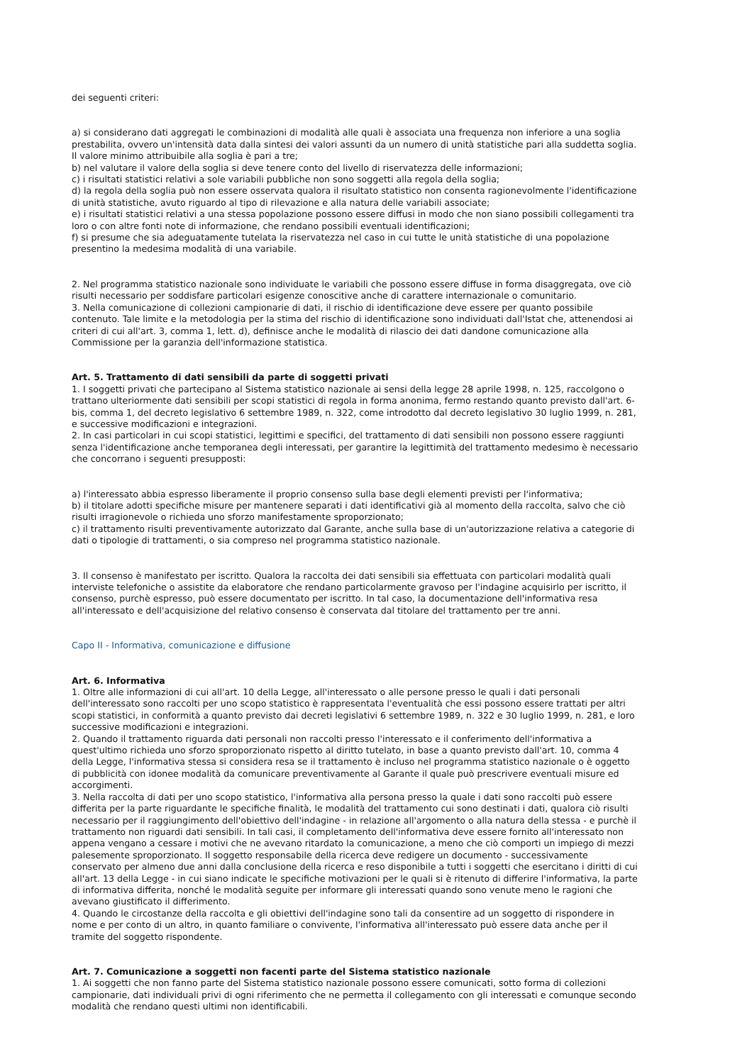dei seguenti criteri:
a) si considerano dati aggregati le combinazioni di modalità alle quali è associata una frequenza non inferiore a una soglia prestabilita, ovvero un'intensità data dalla sintesi dei valori assunti da un numero di unità statistiche pari alla suddetta soglia. Il valore minimo attribuibile alla soglia è pari a tre;
b) nel valutare il valore della soglia si deve tenere conto del livello di riservatezza delle informazioni;
c) i risultati statistici relativi a sole variabili pubbliche non sono soggetti alla regola della soglia;
d) la regola della soglia può non essere osservata qualora il risultato statistico non consenta ragionevolmente l'identificazione di unità statistiche, avuto riguardo al tipo di rilevazione e alla natura delle variabili associate;
e) i risultati statistici relativi a una stessa popolazione possono essere diffusi in modo che non siano possibili collegamenti tra loro o con altre fonti note di informazione, che rendano possibili eventuali identificazioni;
f) si presume che sia adeguatamente tutelata la riservatezza nel caso in cui tutte le unità statistiche di una popolazione presentino la medesima modalità di una variabile.
2. Nel programma statistico nazionale sono individuate le variabili che possono essere diffuse in forma disaggregata, ove ciò risulti necessario per soddisfare particolari esigenze conoscitive anche di carattere internazionale o comunitario.
3. Nella comunicazione di collezioni campionarie di dati, il rischio di identificazione deve essere per quanto possibile contenuto. Tale limite e la metodologia per la stima del rischio di identificazione sono individuati dall'Istat che, attenendosi ai criteri di cui all'art. 3, comma 1, lett. d), definisce anche le modalità di rilascio dei dati dandone comunicazione alla Commissione per la garanzia dell'informazione statistica.
Art. 5. Trattamento di dati sensibili da parte di soggetti privati
1. I soggetti privati che partecipano al Sistema statistico nazionale ai sensi della legge 28 aprile 1998, n. 125, raccolgono o trattano ulteriormente dati sensibili per scopi statistici di regola in forma anonima, fermo restando quanto previsto dall'art. 6-bis, comma 1, del decreto legislativo 6 settembre 1989, n. 322, come introdotto dal decreto legislativo 30 luglio 1999, n. 281, e successive modificazioni e integrazioni.
2. In casi particolari in cui scopi statistici, legittimi e specifici, del trattamento di dati sensibili non possono essere raggiunti senza l'identificazione anche temporanea degli interessati, per garantire la legittimità del trattamento medesimo è necessario che concorrano i seguenti presupposti:
a) l'interessato abbia espresso liberamente il proprio consenso sulla base degli elementi previsti per l'informativa;
b) il titolare adotti specifiche misure per mantenere separati i dati identificativi già al momento della raccolta, salvo che ciò risulti irragionevole o richieda uno sforzo manifestamente sproporzionato;
c) il trattamento risulti preventivamente autorizzato dal Garante, anche sulla base di un'autorizzazione relativa a categorie di dati o tipologie di trattamenti, o sia compreso nel programma statistico nazionale.
3. Il consenso è manifestato per iscritto. Qualora la raccolta dei dati sensibili sia effettuata con particolari modalità quali interviste telefoniche o assistite da elaboratore che rendano particolarmente gravoso per l'indagine acquisirlo per iscritto, il consenso, purchè espresso, può essere documentato per iscritto. In tal caso, la documentazione dell'informativa resa all'interessato e dell'acquisizione del relativo consenso è conservata dal titolare del trattamento per tre anni.
Capo II - Informativa, comunicazione e diffusione
Art. 6. Informativa
1. Oltre alle informazioni di cui all'art. 10 della Legge, all'interessato o alle persone presso le quali i dati personali dell'interessato sono raccolti per uno scopo statistico è rappresentata l'eventualità che essi possono essere trattati per altri scopi statistici, in conformità a quanto previsto dai decreti legislativi 6 settembre 1989, n. 322 e 30 luglio 1999, n. 281, e loro successive modificazioni e integrazioni.
2. Quando il trattamento riguarda dati personali non raccolti presso l'interessato e il conferimento dell'informativa a quest'ultimo richieda uno sforzo sproporzionato rispetto al diritto tutelato, in base a quanto previsto dall'art. 10, comma 4 della Legge, l'informativa stessa si considera resa se il trattamento è incluso nel programma statistico nazionale o è oggetto di pubblicità con idonee modalità da comunicare preventivamente al Garante il quale può prescrivere eventuali misure ed accorgimenti.
3. Nella raccolta di dati per uno scopo statistico, l'informativa alla persona presso la quale i dati sono raccolti può essere differita per la parte riguardante le specifiche finalità, le modalità del trattamento cui sono destinati i dati, qualora ciò risulti necessario per il raggiungimento dell'obiettivo dell'indagine - in relazione all'argomento o alla natura della stessa - e purchè il trattamento non riguardi dati sensibili. In tali casi, il completamento dell'informativa deve essere fornito all'interessato non appena vengano a cessare i motivi che ne avevano ritardato la comunicazione, a meno che ciò comporti un impiego di mezzi palesemente sproporzionato. Il soggetto responsabile della ricerca deve redigere un documento - successivamente conservato per almeno due anni dalla conclusione della ricerca e reso disponibile a tutti i soggetti che esercitano i diritti di cui all'art. 13 della Legge - in cui siano indicate le specifiche motivazioni per le quali si è ritenuto di differire l'informativa, la parte di informativa differita, nonché le modalità seguite per informare gli interessati quando sono venute meno le ragioni che avevano giustificato il differimento.
4. Quando le circostanze della raccolta e gli obiettivi dell'indagine sono tali da consentire ad un soggetto di rispondere in nome e per conto di un altro, in quanto familiare o convivente, l'informativa all'interessato può essere data anche per il tramite del soggetto rispondente.
Art. 7. Comunicazione a soggetti non facenti parte del Sistema statistico nazionale
1. Ai soggetti che non fanno parte del Sistema statistico nazionale possono essere comunicati, sotto forma di collezioni campionarie, dati individuali privi di ogni riferimento che ne permetta il collegamento con gli interessati e comunque secondo modalità che rendano questi ultimi non identificabili.